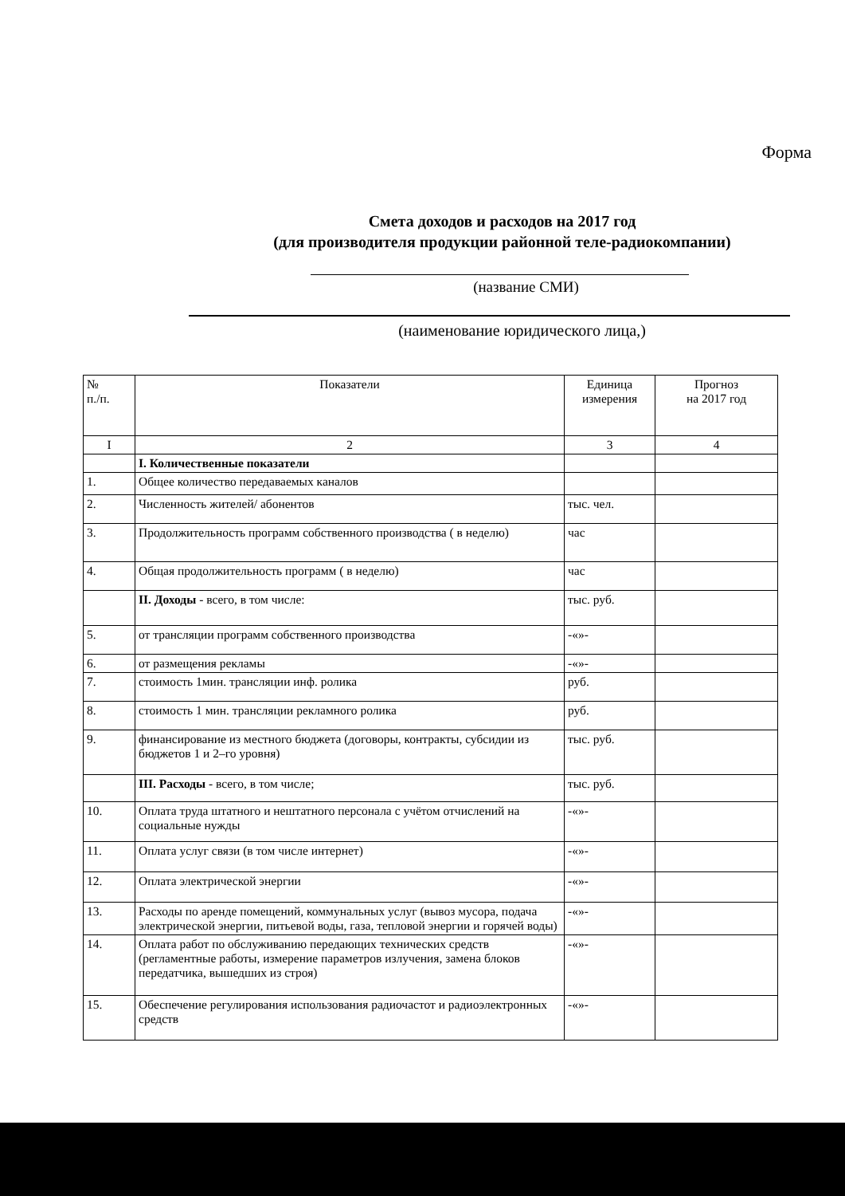Форма
Смета доходов и расходов на 2017 год
(для производителя продукции районной теле-радиокомпании)
(название СМИ)
(наименование юридического лица,)
| № п./п. | Показатели | Единица измерения | Прогноз на 2017 год |
| --- | --- | --- | --- |
| I | 2 | 3 | 4 |
| | I. Количественные показатели | | |
| 1. | Общее количество передаваемых каналов | | |
| 2. | Численность жителей/ абонентов | тыс. чел. | |
| 3. | Продолжительность программ собственного производства ( в неделю) | час | |
| 4. | Общая продолжительность программ ( в неделю) | час | |
| | II. Доходы - всего, в том числе: | тыс. руб. | |
| 5. | от трансляции программ собственного производства | -«»- | |
| 6. | от размещения рекламы | -«»- | |
| 7. | стоимость 1мин. трансляции инф. ролика | руб. | |
| 8. | стоимость 1 мин. трансляции рекламного ролика | руб. | |
| 9. | финансирование из местного бюджета (договоры, контракты, субсидии из бюджетов 1 и 2–го уровня) | тыс. руб. | |
| | III. Расходы - всего, в том числе; | тыс. руб. | |
| 10. | Оплата труда штатного и нештатного персонала с учётом отчислений на социальные нужды | -«»- | |
| 11. | Оплата услуг связи (в том числе интернет) | -«»- | |
| 12. | Оплата электрической энергии | -«»- | |
| 13. | Расходы по аренде помещений, коммунальных услуг (вывоз мусора, подача электрической энергии, питьевой воды, газа, тепловой энергии и горячей воды) | -«»- | |
| 14. | Оплата работ по обслуживанию передающих технических средств (регламентные работы, измерение параметров излучения, замена блоков передатчика, вышедших из строя) | -«»- | |
| 15. | Обеспечение регулирования использования радиочастот и радиоэлектронных средств | -«»- | |